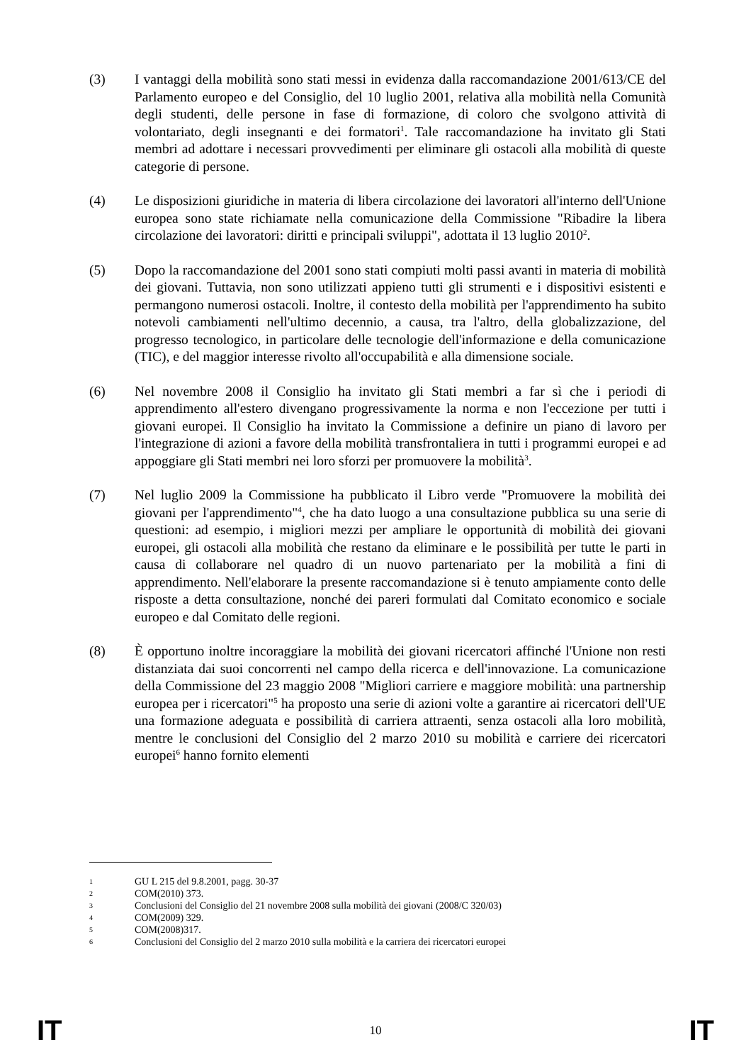(3) I vantaggi della mobilità sono stati messi in evidenza dalla raccomandazione 2001/613/CE del Parlamento europeo e del Consiglio, del 10 luglio 2001, relativa alla mobilità nella Comunità degli studenti, delle persone in fase di formazione, di coloro che svolgono attività di volontariato, degli insegnanti e dei formatori<sup>1</sup>. Tale raccomandazione ha invitato gli Stati membri ad adottare i necessari provvedimenti per eliminare gli ostacoli alla mobilità di queste categorie di persone.
(4) Le disposizioni giuridiche in materia di libera circolazione dei lavoratori all'interno dell'Unione europea sono state richiamate nella comunicazione della Commissione "Ribadire la libera circolazione dei lavoratori: diritti e principali sviluppi", adottata il 13 luglio 2010<sup>2</sup>.
(5) Dopo la raccomandazione del 2001 sono stati compiuti molti passi avanti in materia di mobilità dei giovani. Tuttavia, non sono utilizzati appieno tutti gli strumenti e i dispositivi esistenti e permangono numerosi ostacoli. Inoltre, il contesto della mobilità per l'apprendimento ha subito notevoli cambiamenti nell'ultimo decennio, a causa, tra l'altro, della globalizzazione, del progresso tecnologico, in particolare delle tecnologie dell'informazione e della comunicazione (TIC), e del maggior interesse rivolto all'occupabilità e alla dimensione sociale.
(6) Nel novembre 2008 il Consiglio ha invitato gli Stati membri a far sì che i periodi di apprendimento all'estero divengano progressivamente la norma e non l'eccezione per tutti i giovani europei. Il Consiglio ha invitato la Commissione a definire un piano di lavoro per l'integrazione di azioni a favore della mobilità transfrontaliera in tutti i programmi europei e ad appoggiare gli Stati membri nei loro sforzi per promuovere la mobilità<sup>3</sup>.
(7) Nel luglio 2009 la Commissione ha pubblicato il Libro verde "Promuovere la mobilità dei giovani per l'apprendimento"<sup>4</sup>, che ha dato luogo a una consultazione pubblica su una serie di questioni: ad esempio, i migliori mezzi per ampliare le opportunità di mobilità dei giovani europei, gli ostacoli alla mobilità che restano da eliminare e le possibilità per tutte le parti in causa di collaborare nel quadro di un nuovo partenariato per la mobilità a fini di apprendimento. Nell'elaborare la presente raccomandazione si è tenuto ampiamente conto delle risposte a detta consultazione, nonché dei pareri formulati dal Comitato economico e sociale europeo e dal Comitato delle regioni.
(8) È opportuno inoltre incoraggiare la mobilità dei giovani ricercatori affinché l'Unione non resti distanziata dai suoi concorrenti nel campo della ricerca e dell'innovazione. La comunicazione della Commissione del 23 maggio 2008 "Migliori carriere e maggiore mobilità: una partnership europea per i ricercatori"<sup>5</sup> ha proposto una serie di azioni volte a garantire ai ricercatori dell'UE una formazione adeguata e possibilità di carriera attraenti, senza ostacoli alla loro mobilità, mentre le conclusioni del Consiglio del 2 marzo 2010 su mobilità e carriere dei ricercatori europei<sup>6</sup> hanno fornito elementi
1 GU L 215 del 9.8.2001, pagg. 30-37
2 COM(2010) 373.
3 Conclusioni del Consiglio del 21 novembre 2008 sulla mobilità dei giovani (2008/C 320/03)
4 COM(2009) 329.
5 COM(2008)317.
6 Conclusioni del Consiglio del 2 marzo 2010 sulla mobilità e la carriera dei ricercatori europei
IT 10 IT